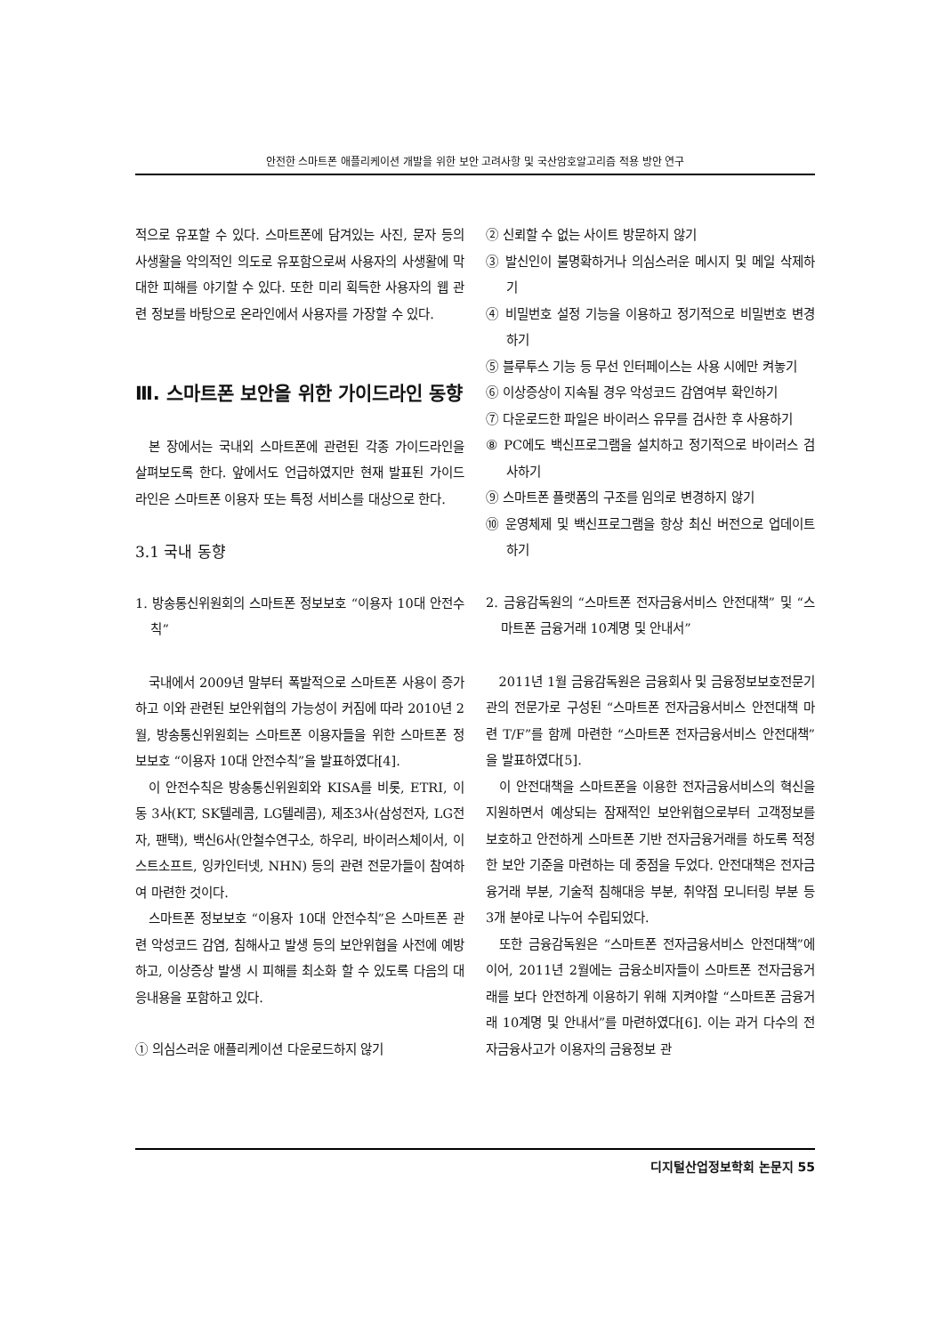안전한 스마트폰 애플리케이션 개발을 위한 보안 고려사항 및 국산암호알고리즘 적용 방안 연구
적으로 유포할 수 있다. 스마트폰에 담겨있는 사진, 문자 등의 사생활을 악의적인 의도로 유포함으로써 사용자의 사생활에 막대한 피해를 야기할 수 있다. 또한 미리 획득한 사용자의 웹 관련 정보를 바탕으로 온라인에서 사용자를 가장할 수 있다.
Ⅲ. 스마트폰 보안을 위한 가이드라인 동향
본 장에서는 국내외 스마트폰에 관련된 각종 가이드라인을 살펴보도록 한다. 앞에서도 언급하였지만 현재 발표된 가이드라인은 스마트폰 이용자 또는 특정 서비스를 대상으로 한다.
3.1 국내 동향
1. 방송통신위원회의 스마트폰 정보보호 “이용자 10대 안전수칙”
국내에서 2009년 말부터 폭발적으로 스마트폰 사용이 증가하고 이와 관련된 보안위협의 가능성이 커짐에 따라 2010년 2월, 방송통신위원회는 스마트폰 이용자들을 위한 스마트폰 정보보호 “이용자 10대 안전수칙”을 발표하였다[4].
이 안전수칙은 방송통신위원회와 KISA를 비롯, ETRI, 이동 3사(KT, SK텔레콤, LG텔레콤), 제조3사(삼성전자, LG전자, 팬택), 백신6사(안철수연구소, 하우리, 바이러스체이서, 이스트소프트, 잉카인터넷, NHN) 등의 관련 전문가들이 참여하여 마련한 것이다.
스마트폰 정보보호 “이용자 10대 안전수칙”은 스마트폰 관련 악성코드 감염, 침해사고 발생 등의 보안위협을 사전에 예방하고, 이상증상 발생 시 피해를 최소화 할 수 있도록 다음의 대응내용을 포함하고 있다.
① 의심스러운 애플리케이션 다운로드하지 않기
② 신뢰할 수 없는 사이트 방문하지 않기
③ 발신인이 불명확하거나 의심스러운 메시지 및 메일 삭제하기
④ 비밀번호 설정 기능을 이용하고 정기적으로 비밀번호 변경하기
⑤ 블루투스 기능 등 무선 인터페이스는 사용 시에만 켜놓기
⑥ 이상증상이 지속될 경우 악성코드 감염여부 확인하기
⑦ 다운로드한 파일은 바이러스 유무를 검사한 후 사용하기
⑧ PC에도 백신프로그램을 설치하고 정기적으로 바이러스 검사하기
⑨ 스마트폰 플랫폼의 구조를 임의로 변경하지 않기
⑩ 운영체제 및 백신프로그램을 항상 최신 버전으로 업데이트 하기
2. 금융감독원의 “스마트폰 전자금융서비스 안전대책” 및 “스마트폰 금융거래 10계명 및 안내서”
2011년 1월 금융감독원은 금융회사 및 금융정보보호전문기관의 전문가로 구성된 “스마트폰 전자금융서비스 안전대책 마련 T/F”를 함께 마련한 “스마트폰 전자금융서비스 안전대책”을 발표하였다[5].
이 안전대책을 스마트폰을 이용한 전자금융서비스의 혁신을 지원하면서 예상되는 잠재적인 보안위협으로부터 고객정보를 보호하고 안전하게 스마트폰 기반 전자금융거래를 하도록 적정한 보안 기준을 마련하는 데 중점을 두었다. 안전대책은 전자금융거래 부분, 기술적 침해대응 부분, 취약점 모니터링 부분 등 3개 분야로 나누어 수립되었다.
또한 금융감독원은 “스마트폰 전자금융서비스 안전대책”에 이어, 2011년 2월에는 금융소비자들이 스마트폰 전자금융거래를 보다 안전하게 이용하기 위해 지켜야할 “스마트폰 금융거래 10계명 및 안내서”를 마련하였다[6]. 이는 과거 다수의 전자금융사고가 이용자의 금융정보 관
디지털산업정보학회 논문지 55